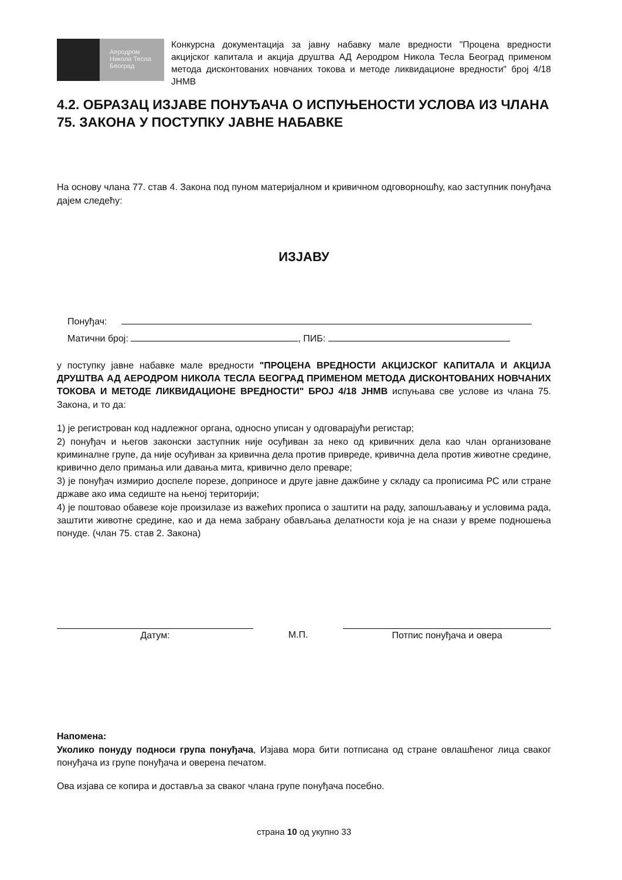Аеродром
Никола Тесла
Београд
Конкурсна документација за јавну набавку мале вредности "Процена вредности акцијског капитала и акција друштва АД Аеродром Никола Тесла Београд применом метода дисконтованих новчаних токова и методе ликвидационе вредности" број 4/18 ЈНМВ
4.2. ОБРАЗАЦ ИЗЈАВЕ ПОНУЂАЧА О ИСПУЊЕНОСТИ УСЛОВА ИЗ ЧЛАНА 75. ЗАКОНА У ПОСТУПКУ ЈАВНЕ НАБАВКЕ
На основу члана 77. став 4. Закона под пуном материјалном и кривичном одговорношћу, као заступник понуђача дајем следећу:
ИЗЈАВУ
Понуђач:
Матични број: , ПИБ:
у поступку јавне набавке мале вредности "ПРОЦЕНА ВРЕДНОСТИ АКЦИЈСКОГ КАПИТАЛА И АКЦИЈА ДРУШТВА АД АЕРОДРОМ НИКОЛА ТЕСЛА БЕОГРАД ПРИМЕНОМ МЕТОДА ДИСКОНТОВАНИХ НОВЧАНИХ ТОКОВА И МЕТОДЕ ЛИКВИДАЦИОНЕ ВРЕДНОСТИ" БРОЈ 4/18 ЈНМВ испуњава све услове из члана 75. Закона, и то да:
1) је регистрован код надлежног органа, односно уписан у одговарајући регистар;
2) понуђач и његов законски заступник није осуђиван за неко од кривичних дела као члан организоване криминалне групе, да није осуђиван за кривична дела против привреде, кривична дела против животне средине, кривично дело примања или давања мита, кривично дело преваре;
3) је понуђач измирио доспеле порезе, доприносе и друге јавне дажбине у складу са прописима РС или стране државе ако има седиште на њеној територији;
4) је поштовао обавезе које произилазе из важећих прописа о заштити на раду, запошљавању и условима рада, заштити животне средине, као и да нема забрану обављања делатности која је на снази у време подношења понуде. (члан 75. став 2. Закона)
Датум: М.П. Потпис понуђача и овера
Напомена:
Уколико понуду подноси група понуђача, Изјава мора бити потписана од стране овлашћеног лица сваког понуђача из групе понуђача и оверена печатом.
Ова изјава се копира и доставља за сваког члана групе понуђача посебно.
страна 10 од укупно 33